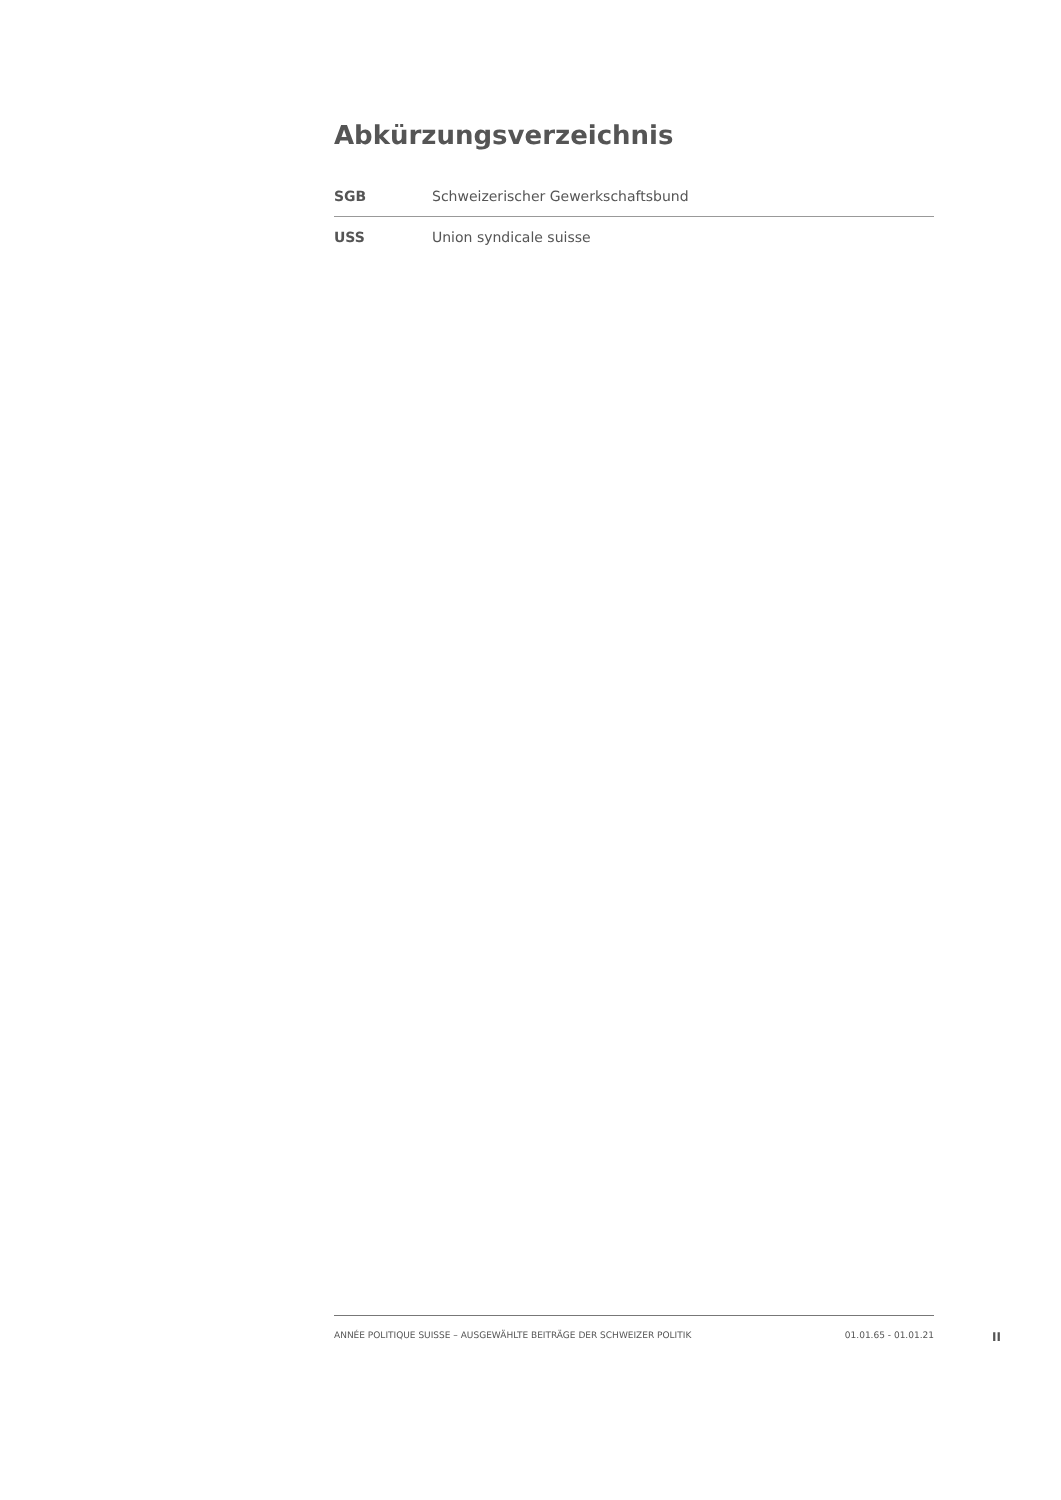Abkürzungsverzeichnis
| SGB | Schweizerischer Gewerkschaftsbund |
| USS | Union syndicale suisse |
ANNÉE POLITIQUE SUISSE – AUSGEWÄHLTE BEITRÄGE DER SCHWEIZER POLITIK 01.01.65 - 01.01.21
II